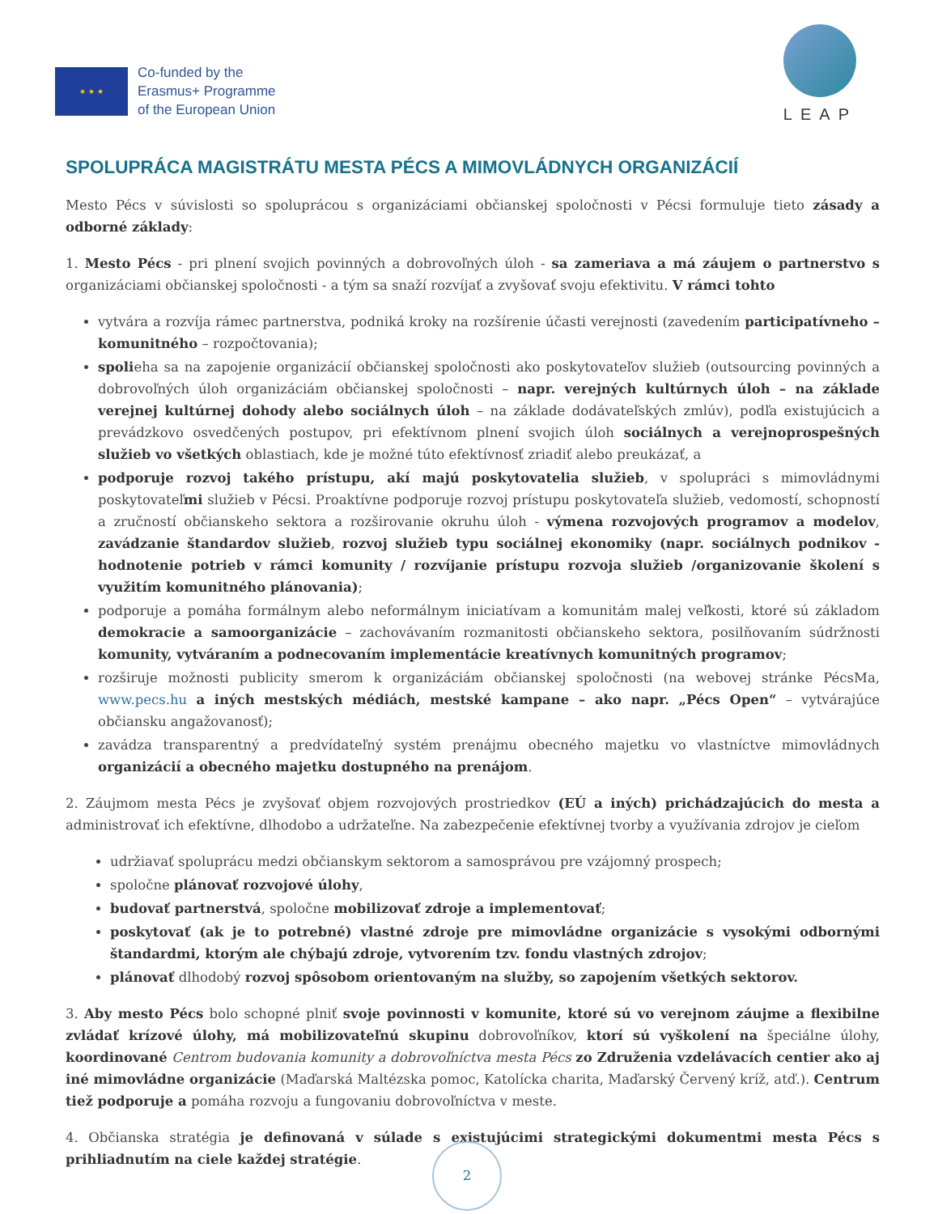★ ★ ★
Co-funded by the
Erasmus+ Programme
of the European Union
LEAP
SPOLUPRÁCA MAGISTRÁTU MESTA PÉCS A MIMOVLÁDNYCH ORGANIZÁCIÍ
Mesto Pécs v súvislosti so spoluprácou s organizáciami občianskej spoločnosti v Pécsi formuluje tieto zásady a odborné základy:
1. Mesto Pécs - pri plnení svojich povinných a dobrovoľných úloh - sa zameriava a má záujem o partnerstvo s organizáciami občianskej spoločnosti - a tým sa snaží rozvíjať a zvyšovať svoju efektivitu. V rámci tohto
vytvára a rozvíja rámec partnerstva, podniká kroky na rozšírenie účasti verejnosti (zavedením participatívneho – komunitného – rozpočtovania);
spolieha sa na zapojenie organizácií občianskej spoločnosti ako poskytovateľov služieb (outsourcing povinných a dobrovoľných úloh organizáciám občianskej spoločnosti – napr. verejných kultúrnych úloh – na základe verejnej kultúrnej dohody alebo sociálnych úloh – na základe dodávateľských zmlúv), podľa existujúcich a prevádzkovo osvedčených postupov, pri efektívnom plnení svojich úloh sociálnych a verejnoprospešných služieb vo všetkých oblastiach, kde je možné túto efektívnosť zriadiť alebo preukázať, a
podporuje rozvoj takého prístupu, akí majú poskytovatelia služieb, v spolupráci s mimovládnymi poskytovateľmi služieb v Pécsi. Proaktívne podporuje rozvoj prístupu poskytovateľa služieb, vedomostí, schopností a zručností občianskeho sektora a rozširovanie okruhu úloh - výmena rozvojových programov a modelov, zavádzanie štandardov služieb, rozvoj služieb typu sociálnej ekonomiky (napr. sociálnych podnikov - hodnotenie potrieb v rámci komunity / rozvíjanie prístupu rozvoja služieb /organizovanie školení s využitím komunitného plánovania);
podporuje a pomáha formálnym alebo neformálnym iniciatívam a komunitám malej veľkosti, ktoré sú základom demokracie a samoorganizácie – zachovávaním rozmanitosti občianskeho sektora, posilňovaním súdržnosti komunity, vytváraním a podnecovaním implementácie kreatívnych komunitných programov;
rozširuje možnosti publicity smerom k organizáciám občianskej spoločnosti (na webovej stránke PécsMa, www.pecs.hu a iných mestských médiách, mestské kampane – ako napr. „Pécs Open“ – vytvárajúce občiansku angažovanosť);
zavádza transparentný a predvídateľný systém prenájmu obecného majetku vo vlastníctve mimovládnych organizácií a obecného majetku dostupného na prenájom.
2. Záujmom mesta Pécs je zvyšovať objem rozvojových prostriedkov (EÚ a iných) prichádzajúcich do mesta a administrovať ich efektívne, dlhodobo a udržateľne. Na zabezpečenie efektívnej tvorby a využívania zdrojov je cieľom
udržiavať spoluprácu medzi občianskym sektorom a samosprávou pre vzájomný prospech;
spoločne plánovať rozvojové úlohy,
budovať partnerstvá, spoločne mobilizovať zdroje a implementovať;
poskytovať (ak je to potrebné) vlastné zdroje pre mimovládne organizácie s vysokými odbornými štandardmi, ktorým ale chýbajú zdroje, vytvorením tzv. fondu vlastných zdrojov;
plánovať dlhodobý rozvoj spôsobom orientovaným na služby, so zapojením všetkých sektorov.
3. Aby mesto Pécs bolo schopné plniť svoje povinnosti v komunite, ktoré sú vo verejnom záujme a flexibilne zvládať krízové úlohy, má mobilizovateľnú skupinu dobrovoľníkov, ktorí sú vyškolení na špeciálne úlohy, koordinované Centrom budovania komunity a dobrovoľníctva mesta Pécs zo Združenia vzdelávacích centier ako aj iné mimovládne organizácie (Maďarská Maltézska pomoc, Katolícka charita, Maďarský Červený kríž, atď.). Centrum tiež podporuje a pomáha rozvoju a fungovaniu dobrovoľníctva v meste.
4. Občianska stratégia je definovaná v súlade s existujúcimi strategickými dokumentmi mesta Pécs s prihliadnutím na ciele každej stratégie.
2